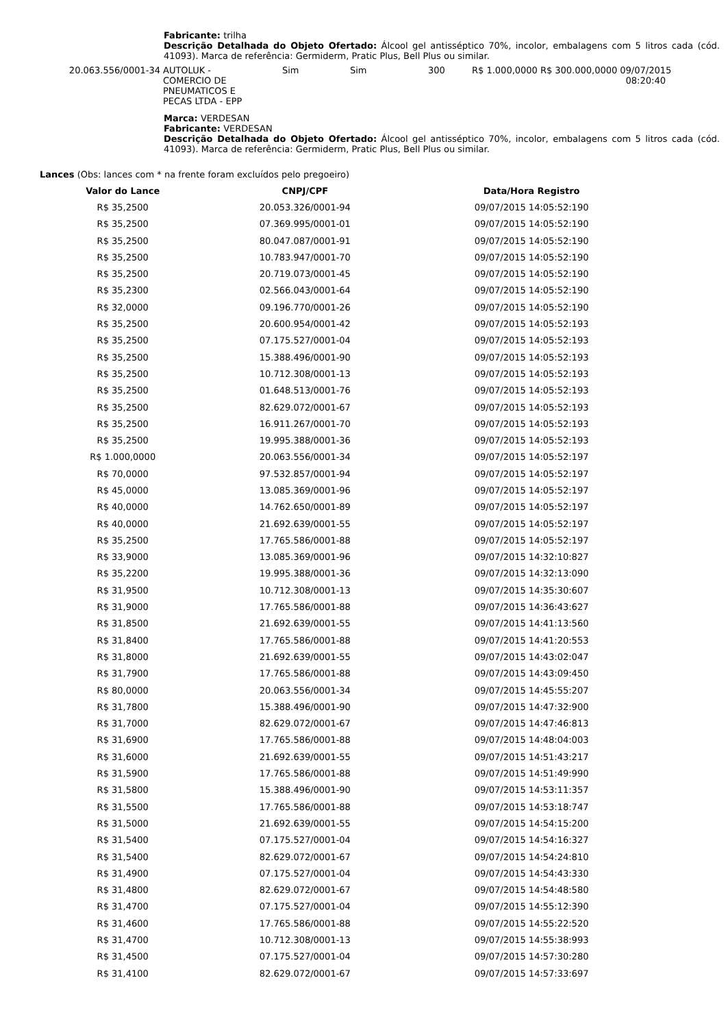Fabricante: trilha
Descrição Detalhada do Objeto Ofertado: Álcool gel antisséptico 70%, incolor, embalagens com 5 litros cada (cód. 41093). Marca de referência: Germiderm, Pratic Plus, Bell Plus ou similar.
| 20.063.556/0001-34 | AUTOLUK - COMERCIO DE PNEUMATICOS E PECAS LTDA - EPP | Sim | Sim | 300 | R$ 1.000,0000 | R$ 300.000,0000 | 09/07/2015 08:20:40 |
Marca: VERDESAN
Fabricante: VERDESAN
Descrição Detalhada do Objeto Ofertado: Álcool gel antisséptico 70%, incolor, embalagens com 5 litros cada (cód. 41093). Marca de referência: Germiderm, Pratic Plus, Bell Plus ou similar.
Lances (Obs: lances com * na frente foram excluídos pelo pregoeiro)
| Valor do Lance | CNPJ/CPF | Data/Hora Registro |
| --- | --- | --- |
| R$ 35,2500 | 20.053.326/0001-94 | 09/07/2015 14:05:52:190 |
| R$ 35,2500 | 07.369.995/0001-01 | 09/07/2015 14:05:52:190 |
| R$ 35,2500 | 80.047.087/0001-91 | 09/07/2015 14:05:52:190 |
| R$ 35,2500 | 10.783.947/0001-70 | 09/07/2015 14:05:52:190 |
| R$ 35,2500 | 20.719.073/0001-45 | 09/07/2015 14:05:52:190 |
| R$ 35,2300 | 02.566.043/0001-64 | 09/07/2015 14:05:52:190 |
| R$ 32,0000 | 09.196.770/0001-26 | 09/07/2015 14:05:52:190 |
| R$ 35,2500 | 20.600.954/0001-42 | 09/07/2015 14:05:52:193 |
| R$ 35,2500 | 07.175.527/0001-04 | 09/07/2015 14:05:52:193 |
| R$ 35,2500 | 15.388.496/0001-90 | 09/07/2015 14:05:52:193 |
| R$ 35,2500 | 10.712.308/0001-13 | 09/07/2015 14:05:52:193 |
| R$ 35,2500 | 01.648.513/0001-76 | 09/07/2015 14:05:52:193 |
| R$ 35,2500 | 82.629.072/0001-67 | 09/07/2015 14:05:52:193 |
| R$ 35,2500 | 16.911.267/0001-70 | 09/07/2015 14:05:52:193 |
| R$ 35,2500 | 19.995.388/0001-36 | 09/07/2015 14:05:52:193 |
| R$ 1.000,0000 | 20.063.556/0001-34 | 09/07/2015 14:05:52:197 |
| R$ 70,0000 | 97.532.857/0001-94 | 09/07/2015 14:05:52:197 |
| R$ 45,0000 | 13.085.369/0001-96 | 09/07/2015 14:05:52:197 |
| R$ 40,0000 | 14.762.650/0001-89 | 09/07/2015 14:05:52:197 |
| R$ 40,0000 | 21.692.639/0001-55 | 09/07/2015 14:05:52:197 |
| R$ 35,2500 | 17.765.586/0001-88 | 09/07/2015 14:05:52:197 |
| R$ 33,9000 | 13.085.369/0001-96 | 09/07/2015 14:32:10:827 |
| R$ 35,2200 | 19.995.388/0001-36 | 09/07/2015 14:32:13:090 |
| R$ 31,9500 | 10.712.308/0001-13 | 09/07/2015 14:35:30:607 |
| R$ 31,9000 | 17.765.586/0001-88 | 09/07/2015 14:36:43:627 |
| R$ 31,8500 | 21.692.639/0001-55 | 09/07/2015 14:41:13:560 |
| R$ 31,8400 | 17.765.586/0001-88 | 09/07/2015 14:41:20:553 |
| R$ 31,8000 | 21.692.639/0001-55 | 09/07/2015 14:43:02:047 |
| R$ 31,7900 | 17.765.586/0001-88 | 09/07/2015 14:43:09:450 |
| R$ 80,0000 | 20.063.556/0001-34 | 09/07/2015 14:45:55:207 |
| R$ 31,7800 | 15.388.496/0001-90 | 09/07/2015 14:47:32:900 |
| R$ 31,7000 | 82.629.072/0001-67 | 09/07/2015 14:47:46:813 |
| R$ 31,6900 | 17.765.586/0001-88 | 09/07/2015 14:48:04:003 |
| R$ 31,6000 | 21.692.639/0001-55 | 09/07/2015 14:51:43:217 |
| R$ 31,5900 | 17.765.586/0001-88 | 09/07/2015 14:51:49:990 |
| R$ 31,5800 | 15.388.496/0001-90 | 09/07/2015 14:53:11:357 |
| R$ 31,5500 | 17.765.586/0001-88 | 09/07/2015 14:53:18:747 |
| R$ 31,5000 | 21.692.639/0001-55 | 09/07/2015 14:54:15:200 |
| R$ 31,5400 | 07.175.527/0001-04 | 09/07/2015 14:54:16:327 |
| R$ 31,5400 | 82.629.072/0001-67 | 09/07/2015 14:54:24:810 |
| R$ 31,4900 | 07.175.527/0001-04 | 09/07/2015 14:54:43:330 |
| R$ 31,4800 | 82.629.072/0001-67 | 09/07/2015 14:54:48:580 |
| R$ 31,4700 | 07.175.527/0001-04 | 09/07/2015 14:55:12:390 |
| R$ 31,4600 | 17.765.586/0001-88 | 09/07/2015 14:55:22:520 |
| R$ 31,4700 | 10.712.308/0001-13 | 09/07/2015 14:55:38:993 |
| R$ 31,4500 | 07.175.527/0001-04 | 09/07/2015 14:57:30:280 |
| R$ 31,4100 | 82.629.072/0001-67 | 09/07/2015 14:57:33:697 |